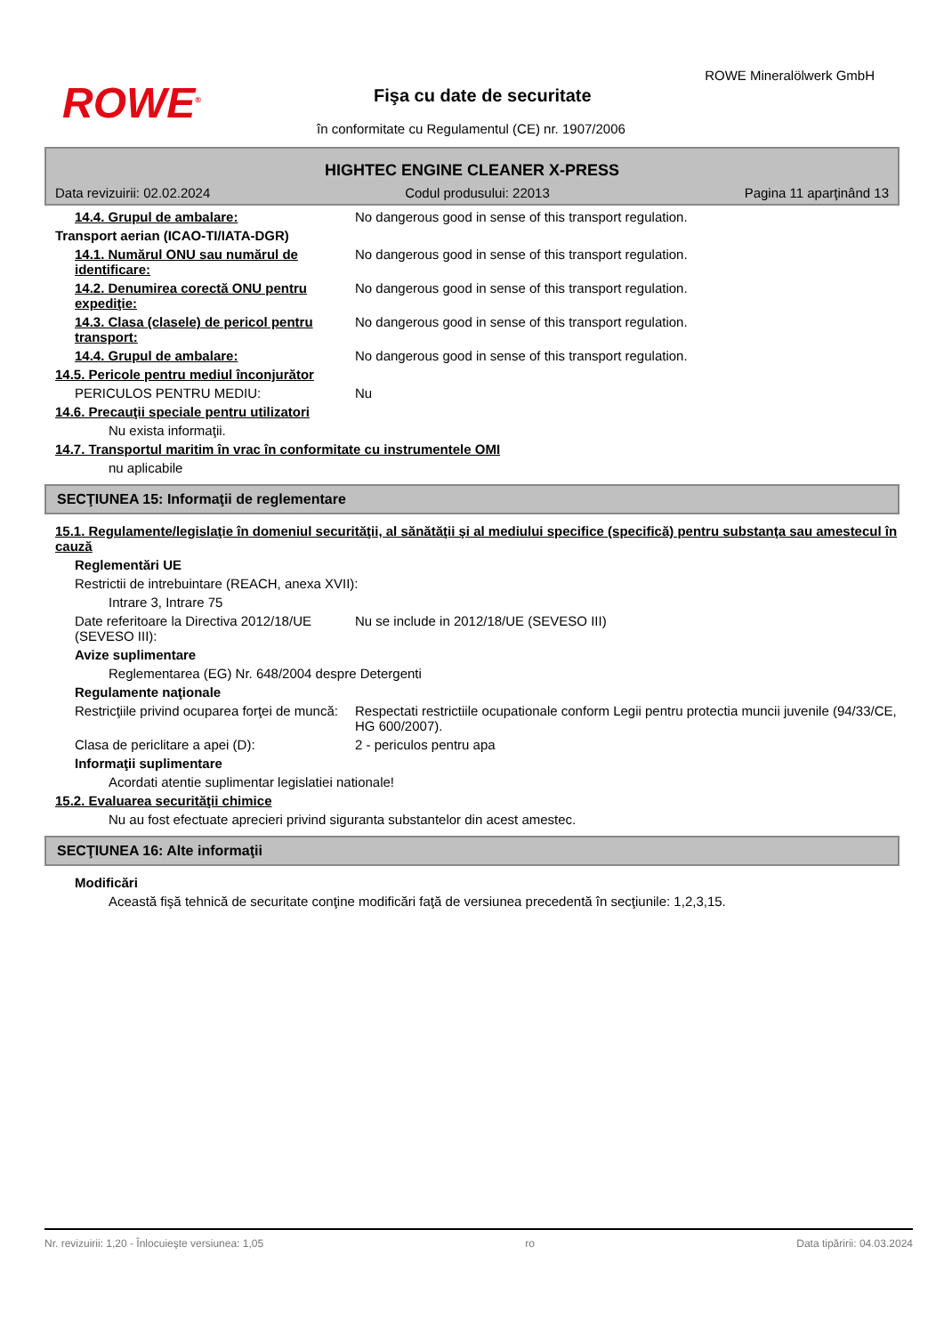ROWE<sup>®</sup>
ROWE Mineralölwerk GmbH
Fişa cu date de securitate
în conformitate cu Regulamentul (CE) nr. 1907/2006
HIGHTEC ENGINE CLEANER X-PRESS
Data revizuirii: 02.02.2024 Codul produsului: 22013 Pagina 11 aparţinând 13
14.4. Grupul de ambalare: No dangerous good in sense of this transport regulation.
Transport aerian (ICAO-TI/IATA-DGR)
14.1. Numărul ONU sau numărul de identificare:
No dangerous good in sense of this transport regulation.
14.2. Denumirea corectă ONU pentru expediţie:
No dangerous good in sense of this transport regulation.
14.3. Clasa (clasele) de pericol pentru transport:
No dangerous good in sense of this transport regulation.
14.4. Grupul de ambalare: No dangerous good in sense of this transport regulation.
14.5. Pericole pentru mediul înconjurător
PERICULOS PENTRU MEDIU: Nu
14.6. Precauţii speciale pentru utilizatori
Nu exista informaţii.
14.7. Transportul maritim în vrac în conformitate cu instrumentele OMI
nu aplicabile
SECŢIUNEA 15: Informaţii de reglementare
15.1. Regulamente/legislaţie în domeniul securităţii, al sănătăţii şi al mediului specifice (specifică) pentru substanţa sau amestecul în cauză
Reglementări UE
Restrictii de intrebuintare (REACH, anexa XVII):
Intrare 3, Intrare 75
Date referitoare la Directiva 2012/18/UE (SEVESO III):
Nu se include in 2012/18/UE (SEVESO III)
Avize suplimentare
Reglementarea (EG) Nr. 648/2004 despre Detergenti
Regulamente naţionale
Restricţiile privind ocuparea forţei de muncă:
Respectati restrictiile ocupationale conform Legii pentru protectia muncii juvenile (94/33/CE, HG 600/2007).
Clasa de periclitare a apei (D): 2 - periculos pentru apa
Informaţii suplimentare
Acordati atentie suplimentar legislatiei nationale!
15.2. Evaluarea securităţii chimice
Nu au fost efectuate aprecieri privind siguranta substantelor din acest amestec.
SECŢIUNEA 16: Alte informaţii
Modificări
Această fişă tehnică de securitate conţine modificări faţă de versiunea precedentă în secţiunile: 1,2,3,15.
Nr. revizuirii: 1,20 - Înlocuieşte versiunea: 1,05 ro Data tipăririi: 04.03.2024